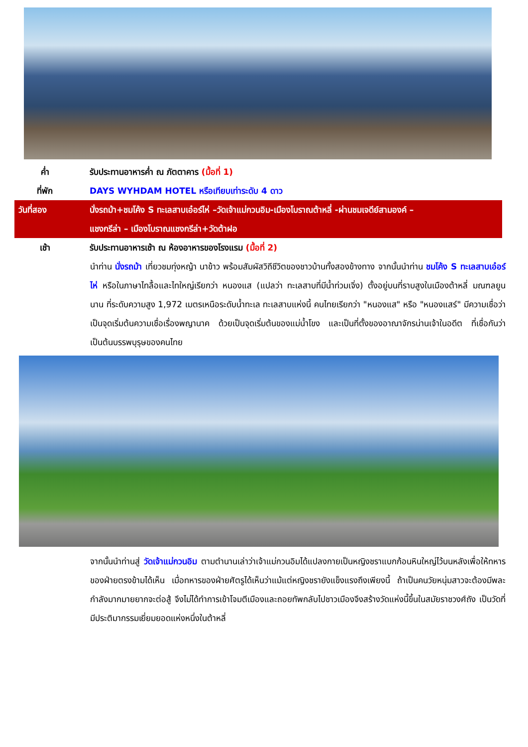ค่ำ รับประทานอาหารค่ำ ณ ภัตตาคาร (มื้อที่ 1)
ที่พัก DAYS WYHDAM HOTEL หรือเทียบเท่าระดับ 4 ดาว
วันที่สอง นั่งรถม้า+ชมโค้ง S ทะเลสาบเอ๋อร์ไห่ –วัดเจ้าแม่กวนอิม-เมืองโบราณต้าหลี่ -ผ่านชมเจดีย์สามองค์ –
แชงกรีล่า – เมืองโบราณแชงกรีล่า+วัดต้าฝอ
เช้า รับประทานอาหารเช้า ณ ห้องอาหารของโรงแรม (มื้อที่ 2)
นำท่าน นั่งรถม้า เที่ยวชมทุ่งหญ้า นาข้าว พร้อมสัมผัสวิถีชีวิตของชาวบ้านทั้งสองข้างทาง จากนั้นนำท่าน ชมโค้ง S ทะเลสาบเอ๋อร์ไห่ หรือในภาษาไทลื้อและไทใหญ่เรียกว่า หนองแส (แปลว่า ทะเลสาบที่มีน้ำท่วมเจิ่ง) ตั้งอยู่บนที่ราบสูงในเมืองต้าหลี่ มณฑลยูนนาน ที่ระดับความสูง 1,972 เมตรเหนือระดับน้ำทะเล ทะเลสาบแห่งนี้ คนไทยเรียกว่า "หนองแส" หรือ "หนองแสร์" มีความเชื่อว่าเป็นจุดเริ่มต้นความเชื่อเรื่องพญานาค ด้วยเป็นจุดเริ่มต้นของแม่น้ำโขง และเป็นที่ตั้งของอาณาจักรน่านเจ้าในอดีต ที่เชื่อกันว่าเป็นต้นบรรพบุรุษของคนไทย
จากนั้นนำท่านสู่ วัดเจ้าแม่กวนอิม ตามตำนานเล่าว่าเจ้าแม่กวนอิมได้แปลงกายเป็นหญิงชราแบกก้อนหินใหญ่ไว้บนหลังเพื่อให้ทหารของฝ่ายตรงข้ามได้เห็น เมื่อทหารของฝ่ายศัตรูได้เห็นว่าแม้แต่หญิงชรายังแข็งแรงถึงเพียงนี้ ถ้าเป็นคนวัยหนุ่มสาวจะต้องมีพละกำลังมากมายยากจะต่อสู้ จึงไม่ได้ทำการเข้าโจมตีเมืองและถอยทัพกลับไปชาวเมืองจึงสร้างวัดแห่งนี้ขึ้นในสมัยราชวงศ์ถัง เป็นวัดที่มีประติมากรรมเยี่ยมยอดแห่งหนึ่งในต้าหลี่